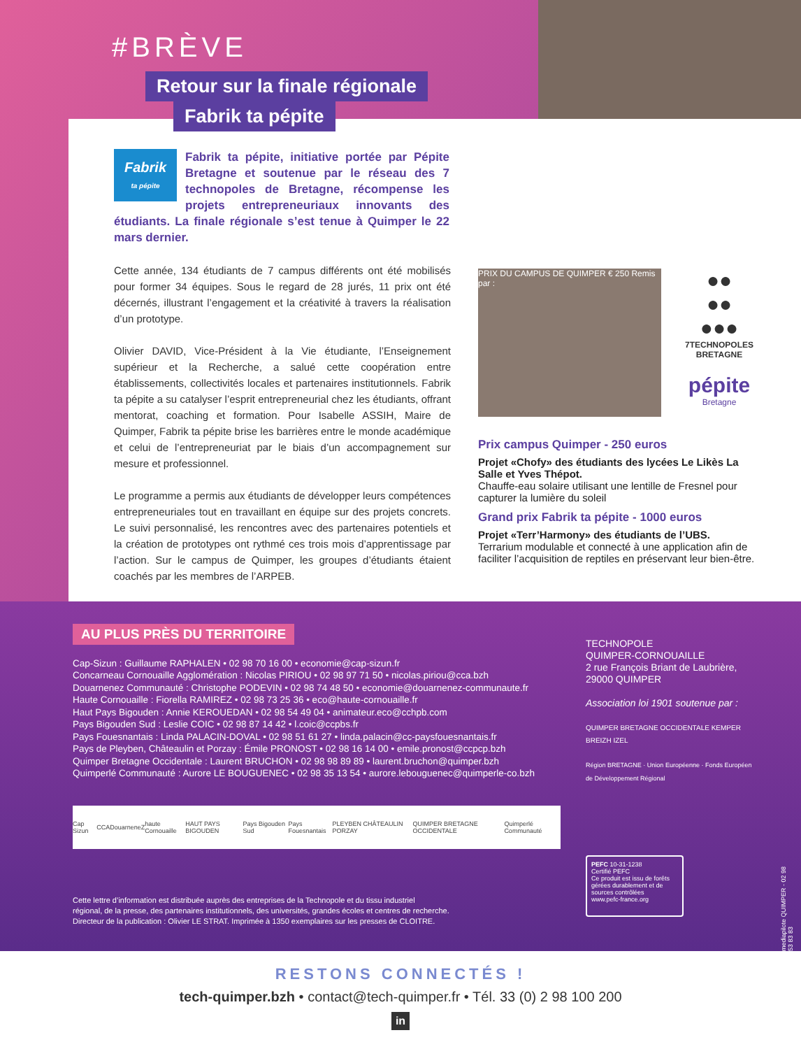#BRÈVE
Retour sur la finale régionale
Fabrik ta pépite
Fabrik
ta pépite
Fabrik ta pépite, initiative portée par Pépite Bretagne et soutenue par le réseau des 7 technopoles de Bretagne, récompense les projets entrepreneuriaux innovants des étudiants. La finale régionale s’est tenue à Quimper le 22 mars dernier.
Cette année, 134 étudiants de 7 campus différents ont été mobilisés pour former 34 équipes. Sous le regard de 28 jurés, 11 prix ont été décernés, illustrant l’engagement et la créativité à travers la réalisation d’un prototype.
Olivier DAVID, Vice-Président à la Vie étudiante, l’Enseignement supérieur et la Recherche, a salué cette coopération entre établissements, collectivités locales et partenaires institutionnels. Fabrik ta pépite a su catalyser l’esprit entrepreneurial chez les étudiants, offrant mentorat, coaching et formation. Pour Isabelle ASSIH, Maire de Quimper, Fabrik ta pépite brise les barrières entre le monde académique et celui de l’entrepreneuriat par le biais d’un accompagnement sur mesure et professionnel.
Le programme a permis aux étudiants de développer leurs compétences entrepreneuriales tout en travaillant en équipe sur des projets concrets. Le suivi personnalisé, les rencontres avec des partenaires potentiels et la création de prototypes ont rythmé ces trois mois d’apprentissage par l’action. Sur le campus de Quimper, les groupes d’étudiants étaient coachés par les membres de l’ARPEB.
PRIX DU CAMPUS DE QUIMPER € 250 Remis par :
●●
●●
●●●
7TECHNOPOLES
BRETAGNE
pépite
Bretagne
Prix campus Quimper - 250 euros
Projet «Chofy» des étudiants des lycées Le Likès La Salle et Yves Thépot.
Chauffe-eau solaire utilisant une lentille de Fresnel pour capturer la lumière du soleil
Grand prix Fabrik ta pépite - 1000 euros
Projet «Terr’Harmony» des étudiants de l’UBS.
Terrarium modulable et connecté à une application afin de faciliter l’acquisition de reptiles en préservant leur bien-être.
AU PLUS PRÈS DU TERRITOIRE
Cap-Sizun : Guillaume RAPHALEN • 02 98 70 16 00 • economie@cap-sizun.fr
Concarneau Cornouaille Agglomération : Nicolas PIRIOU • 02 98 97 71 50 • nicolas.piriou@cca.bzh
Douarnenez Communauté : Christophe PODEVIN • 02 98 74 48 50 • economie@douarnenez-communaute.fr
Haute Cornouaille : Fiorella RAMIREZ • 02 98 73 25 36 • eco@haute-cornouaille.fr
Haut Pays Bigouden : Annie KEROUEDAN • 02 98 54 49 04 • animateur.eco@cchpb.com
Pays Bigouden Sud : Leslie COIC • 02 98 87 14 42 • l.coic@ccpbs.fr
Pays Fouesnantais : Linda PALACIN-DOVAL • 02 98 51 61 27 • linda.palacin@cc-paysfouesnantais.fr
Pays de Pleyben, Châteaulin et Porzay : Émile PRONOST • 02 98 16 14 00 • emile.pronost@ccpcp.bzh
Quimper Bretagne Occidentale : Laurent BRUCHON • 02 98 98 89 89 • laurent.bruchon@quimper.bzh
Quimperlé Communauté : Aurore LE BOUGUENEC • 02 98 35 13 54 • aurore.lebouguenec@quimperle-co.bzh
TECHNOPOLE
QUIMPER-CORNOUAILLE
2 rue François Briant de Laubrière,
29000 QUIMPER
Association loi 1901 soutenue par :
QUIMPER BRETAGNE OCCIDENTALE KEMPER BREIZH IZEL
Région BRETAGNE · Union Européenne · Fonds Européen de Développement Régional
Cap Sizun CCA DouarneneZ haute Cornouaille HAUT PAYS BIGOUDEN Pays Bigouden Sud Pays Fouesnantais PLEYBEN CHÂTEAULIN PORZAY QUIMPER BRETAGNE OCCIDENTALE Quimperlé Communauté
Cette lettre d’information est distribuée auprès des entreprises de la Technopole et du tissu industriel
régional, de la presse, des partenaires institutionnels, des universités, grandes écoles et centres de recherche.
Directeur de la publication : Olivier LE STRAT. Imprimée à 1350 exemplaires sur les presses de CLOITRE.
PEFC 10-31-1238
Certifié PEFC
Ce produit est issu de forêts gérées durablement et de sources contrôlées
www.pefc-france.org
mediapilote QUIMPER - 02 98 53 83 83
RESTONS CONNECTÉS !
tech-quimper.bzh • contact@tech-quimper.fr • Tél. 33 (0) 2 98 100 200
in